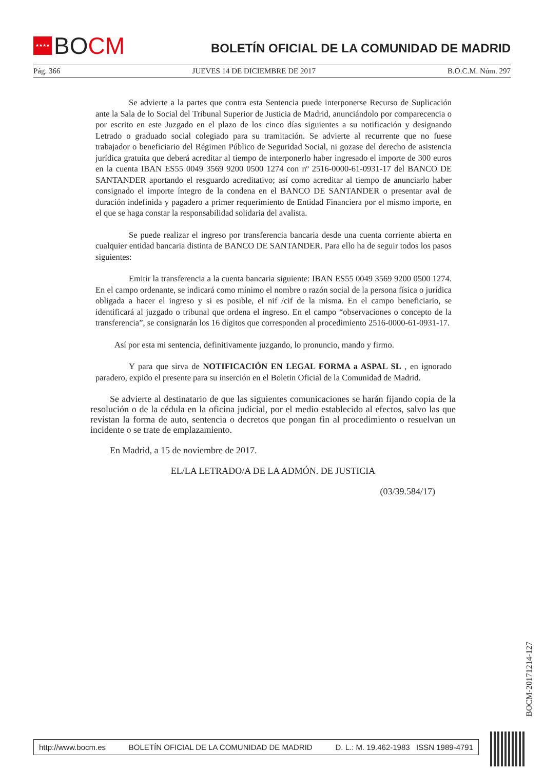★★★★ BO CM
BOLETÍN OFICIAL DE LA COMUNIDAD DE MADRID
Pág. 366 JUEVES 14 DE DICIEMBRE DE 2017 B.O.C.M. Núm. 297
Se advierte a la partes que contra esta Sentencia puede interponerse Recurso de Suplicación ante la Sala de lo Social del Tribunal Superior de Justicia de Madrid, anunciándolo por comparecencia o por escrito en este Juzgado en el plazo de los cinco días siguientes a su notificación y designando Letrado o graduado social colegiado para su tramitación. Se advierte al recurrente que no fuese trabajador o beneficiario del Régimen Público de Seguridad Social, ni gozase del derecho de asistencia jurídica gratuita que deberá acreditar al tiempo de interponerlo haber ingresado el importe de 300 euros en la cuenta IBAN ES55 0049 3569 9200 0500 1274 con nº 2516-0000-61-0931-17 del BANCO DE SANTANDER aportando el resguardo acreditativo; así como acreditar al tiempo de anunciarlo haber consignado el importe íntegro de la condena en el BANCO DE SANTANDER o presentar aval de duración indefinida y pagadero a primer requerimiento de Entidad Financiera por el mismo importe, en el que se haga constar la responsabilidad solidaria del avalista.
Se puede realizar el ingreso por transferencia bancaria desde una cuenta corriente abierta en cualquier entidad bancaria distinta de BANCO DE SANTANDER. Para ello ha de seguir todos los pasos siguientes:
Emitir la transferencia a la cuenta bancaria siguiente: IBAN ES55 0049 3569 9200 0500 1274. En el campo ordenante, se indicará como mínimo el nombre o razón social de la persona física o jurídica obligada a hacer el ingreso y si es posible, el nif /cif de la misma. En el campo beneficiario, se identificará al juzgado o tribunal que ordena el ingreso. En el campo “observaciones o concepto de la transferencia”, se consignarán los 16 dígitos que corresponden al procedimiento 2516-0000-61-0931-17.
Así por esta mi sentencia, definitivamente juzgando, lo pronuncio, mando y firmo.
Y para que sirva de NOTIFICACIÓN EN LEGAL FORMA a ASPAL SL , en ignorado paradero, expido el presente para su inserción en el Boletin Oficial de la Comunidad de Madrid.
Se advierte al destinatario de que las siguientes comunicaciones se harán fijando copia de la resolución o de la cédula en la oficina judicial, por el medio establecido al efectos, salvo las que revistan la forma de auto, sentencia o decretos que pongan fin al procedimiento o resuelvan un incidente o se trate de emplazamiento.
En Madrid, a 15 de noviembre de 2017.
EL/LA LETRADO/A DE LA ADMÓN. DE JUSTICIA
(03/39.584/17)
BOCM-20171214-127
http://www.bocm.es BOLETÍN OFICIAL DE LA COMUNIDAD DE MADRID D. L.: M. 19.462-1983 ISSN 1989-4791